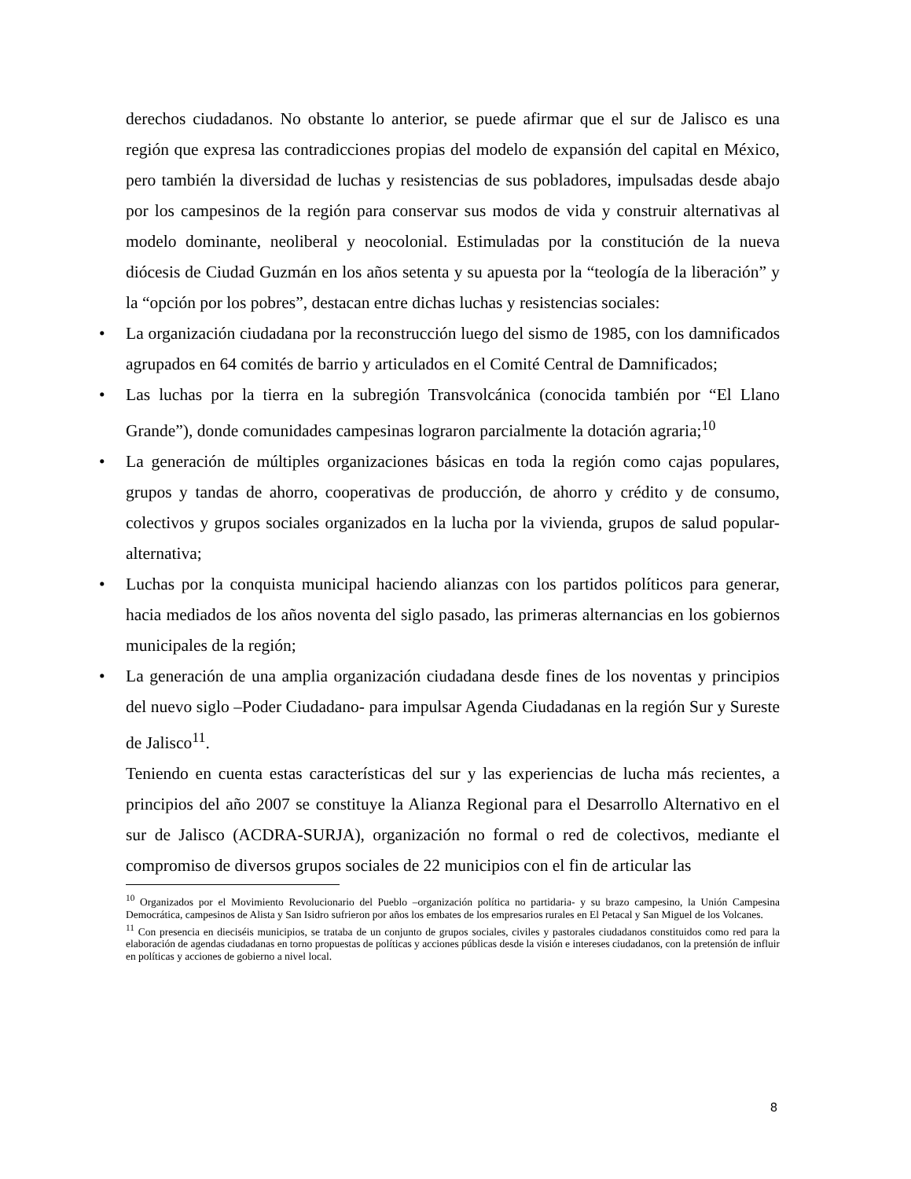derechos ciudadanos. No obstante lo anterior, se puede afirmar que el sur de Jalisco es una región que expresa las contradicciones propias del modelo de expansión del capital en México, pero también la diversidad de luchas y resistencias de sus pobladores, impulsadas desde abajo por los campesinos de la región para conservar sus modos de vida y construir alternativas al modelo dominante, neoliberal y neocolonial. Estimuladas por la constitución de la nueva diócesis de Ciudad Guzmán en los años setenta y su apuesta por la “teología de la liberación” y la “opción por los pobres”, destacan entre dichas luchas y resistencias sociales:
• La organización ciudadana por la reconstrucción luego del sismo de 1985, con los damnificados agrupados en 64 comités de barrio y articulados en el Comité Central de Damnificados;
• Las luchas por la tierra en la subregión Transvolcánica (conocida también por “El Llano Grande”), donde comunidades campesinas lograron parcialmente la dotación agraria;<sup>10</sup>
• La generación de múltiples organizaciones básicas en toda la región como cajas populares, grupos y tandas de ahorro, cooperativas de producción, de ahorro y crédito y de consumo, colectivos y grupos sociales organizados en la lucha por la vivienda, grupos de salud popular-alternativa;
• Luchas por la conquista municipal haciendo alianzas con los partidos políticos para generar, hacia mediados de los años noventa del siglo pasado, las primeras alternancias en los gobiernos municipales de la región;
• La generación de una amplia organización ciudadana desde fines de los noventas y principios del nuevo siglo –Poder Ciudadano- para impulsar Agenda Ciudadanas en la región Sur y Sureste de Jalisco<sup>11</sup>.
Teniendo en cuenta estas características del sur y las experiencias de lucha más recientes, a principios del año 2007 se constituye la Alianza Regional para el Desarrollo Alternativo en el sur de Jalisco (ACDRA-SURJA), organización no formal o red de colectivos, mediante el compromiso de diversos grupos sociales de 22 municipios con el fin de articular las
<sup>10</sup> Organizados por el Movimiento Revolucionario del Pueblo –organización política no partidaria- y su brazo campesino, la Unión Campesina Democrática, campesinos de Alista y San Isidro sufrieron por años los embates de los empresarios rurales en El Petacal y San Miguel de los Volcanes.
<sup>11</sup> Con presencia en dieciséis municipios, se trataba de un conjunto de grupos sociales, civiles y pastorales ciudadanos constituidos como red para la elaboración de agendas ciudadanas en torno propuestas de políticas y acciones públicas desde la visión e intereses ciudadanos, con la pretensión de influir en políticas y acciones de gobierno a nivel local.
8